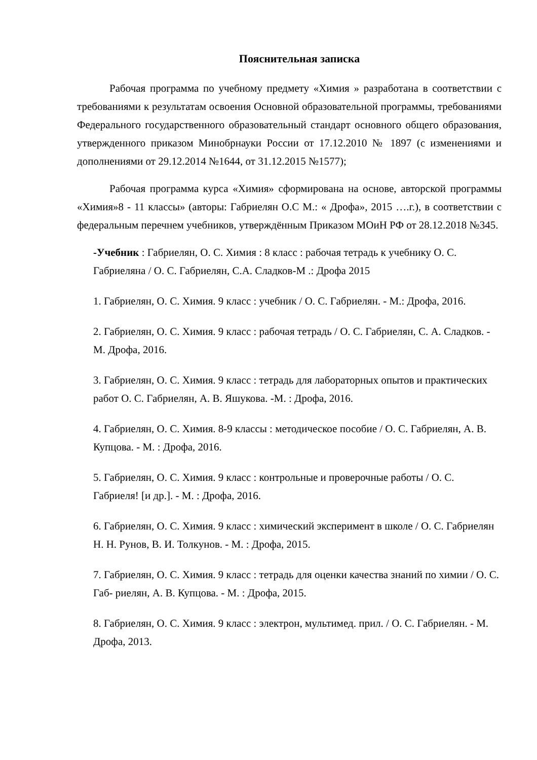Пояснительная записка
Рабочая программа по учебному предмету «Химия » разработана в соответствии с требованиями к результатам освоения Основной образовательной программы, требованиями Федерального государственного образовательный стандарт основного общего образования, утвержденного приказом Минобрнауки России от 17.12.2010 № 1897 (с изменениями и дополнениями от 29.12.2014 №1644, от 31.12.2015 №1577);
Рабочая программа курса «Химия» сформирована на основе, авторской программы «Химия»8 - 11 классы» (авторы: Габриелян О.С М.: « Дрофа», 2015 ….г.), в соответствии с федеральным перечнем учебников, утверждённым Приказом МОиН РФ от 28.12.2018 №345.
-Учебник : Габриелян, О. С. Химия : 8 класс : рабочая тетрадь к учебнику О. С. Габриеляна / О. С. Габриелян, С.А. Сладков-М .: Дрофа 2015
1. Габриелян, О. С. Химия. 9 класс : учебник / О. С. Габриелян. - М.: Дрофа, 2016.
2. Габриелян, О. С. Химия. 9 класс : рабочая тетрадь / О. С. Габриелян, С. А. Сладков. - М. Дрофа, 2016.
3. Габриелян, О. С. Химия. 9 класс : тетрадь для лабораторных опытов и практических работ О. С. Габриелян, А. В. Яшукова. -М. : Дрофа, 2016.
4. Габриелян, О. С. Химия. 8-9 классы : методическое пособие / О. С. Габриелян, А. В. Купцова. - М. : Дрофа, 2016.
5. Габриелян, О. С. Химия. 9 класс : контрольные и проверочные работы / О. С. Габриеля! [и др.]. - М. : Дрофа, 2016.
6. Габриелян, О. С. Химия. 9 класс : химический эксперимент в школе / О. С. Габриелян Н. Н. Рунов, В. И. Толкунов. - М. : Дрофа, 2015.
7. Габриелян, О. С. Химия. 9 класс : тетрадь для оценки качества знаний по химии / О. С. Габ- риелян, А. В. Купцова. - М. : Дрофа, 2015.
8. Габриелян, О. С. Химия. 9 класс : электрон, мультимед. прил. / О. С. Габриелян. - М. Дрофа, 2013.